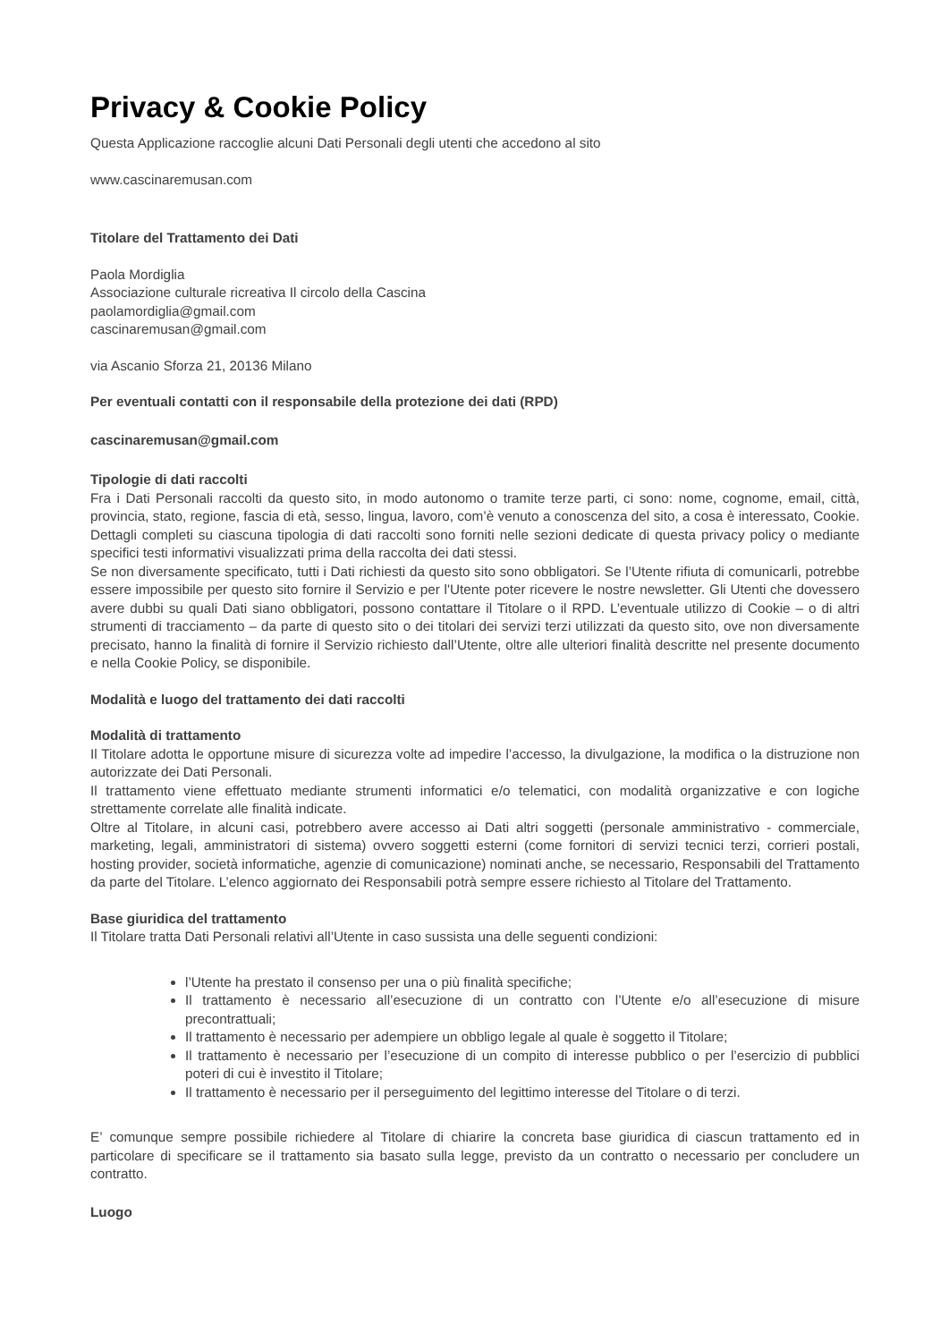Privacy & Cookie Policy
Questa Applicazione raccoglie alcuni Dati Personali degli utenti che accedono al sito
www.cascinaremusan.com
Titolare del Trattamento dei Dati
Paola Mordiglia
Associazione culturale ricreativa Il circolo della Cascina
paolamordiglia@gmail.com
cascinaremusan@gmail.com
via Ascanio Sforza 21, 20136 Milano
Per eventuali contatti con il responsabile della protezione dei dati (RPD)
cascinaremusan@gmail.com
Tipologie di dati raccolti
Fra i Dati Personali raccolti da questo sito, in modo autonomo o tramite terze parti, ci sono: nome, cognome, email, città, provincia, stato, regione, fascia di età, sesso, lingua, lavoro, com’è venuto a conoscenza del sito, a cosa è interessato, Cookie. Dettagli completi su ciascuna tipologia di dati raccolti sono forniti nelle sezioni dedicate di questa privacy policy o mediante specifici testi informativi visualizzati prima della raccolta dei dati stessi.
Se non diversamente specificato, tutti i Dati richiesti da questo sito sono obbligatori. Se l’Utente rifiuta di comunicarli, potrebbe essere impossibile per questo sito fornire il Servizio e per l'Utente poter ricevere le nostre newsletter. Gli Utenti che dovessero avere dubbi su quali Dati siano obbligatori, possono contattare il Titolare o il RPD. L’eventuale utilizzo di Cookie – o di altri strumenti di tracciamento – da parte di questo sito o dei titolari dei servizi terzi utilizzati da questo sito, ove non diversamente precisato, hanno la finalità di fornire il Servizio richiesto dall’Utente, oltre alle ulteriori finalità descritte nel presente documento e nella Cookie Policy, se disponibile.
Modalità e luogo del trattamento dei dati raccolti
Modalità di trattamento
Il Titolare adotta le opportune misure di sicurezza volte ad impedire l’accesso, la divulgazione, la modifica o la distruzione non autorizzate dei Dati Personali.
Il trattamento viene effettuato mediante strumenti informatici e/o telematici, con modalità organizzative e con logiche strettamente correlate alle finalità indicate.
Oltre al Titolare, in alcuni casi, potrebbero avere accesso ai Dati altri soggetti (personale amministrativo - commerciale, marketing, legali, amministratori di sistema) ovvero soggetti esterni (come fornitori di servizi tecnici terzi, corrieri postali, hosting provider, società informatiche, agenzie di comunicazione) nominati anche, se necessario, Responsabili del Trattamento da parte del Titolare. L’elenco aggiornato dei Responsabili potrà sempre essere richiesto al Titolare del Trattamento.
Base giuridica del trattamento
Il Titolare tratta Dati Personali relativi all’Utente in caso sussista una delle seguenti condizioni:
l’Utente ha prestato il consenso per una o più finalità specifiche;
Il trattamento è necessario all’esecuzione di un contratto con l’Utente e/o all’esecuzione di misure precontrattuali;
Il trattamento è necessario per adempiere un obbligo legale al quale è soggetto il Titolare;
Il trattamento è necessario per l’esecuzione di un compito di interesse pubblico o per l’esercizio di pubblici poteri di cui è investito il Titolare;
Il trattamento è necessario per il perseguimento del legittimo interesse del Titolare o di terzi.
E’ comunque sempre possibile richiedere al Titolare di chiarire la concreta base giuridica di ciascun trattamento ed in particolare di specificare se il trattamento sia basato sulla legge, previsto da un contratto o necessario per concludere un contratto.
Luogo